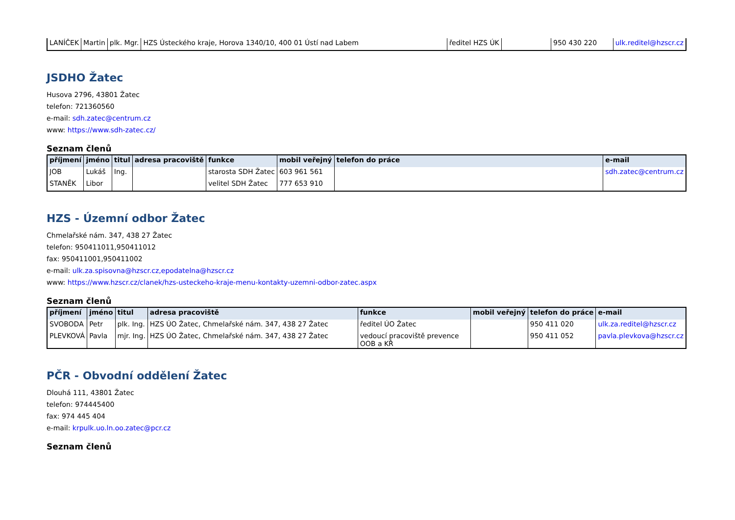| LANÍČEK | Martin | plk. Mgr. | HZS Ústeckého kraje, Horova 1340/10, 400 01 Ústí nad Labem | ředitel HZS ÚK | | 950 430 220 | ulk.reditel@hzscr.cz |
JSDHO Žatec
Husova 2796, 43801 Žatec
telefon: 721360560
e-mail: sdh.zatec@centrum.cz
www: https://www.sdh-zatec.cz/
Seznam členů
| příjmení | jméno | titul | adresa pracoviště | funkce | mobil veřejný | telefon do práce | e-mail |
| --- | --- | --- | --- | --- | --- | --- | --- |
| JOB | Lukáš | Ing. | | starosta SDH Žatec | 603 961 561 | | sdh.zatec@centrum.cz |
| STANĚK | Libor | | | velitel SDH Žatec | 777 653 910 | | |
HZS - Územní odbor Žatec
Chmelařské nám. 347, 438 27 Žatec
telefon: 950411011,950411012
fax: 950411001,950411002
e-mail: ulk.za.spisovna@hzscr.cz,epodatelna@hzscr.cz
www: https://www.hzscr.cz/clanek/hzs-usteckeho-kraje-menu-kontakty-uzemni-odbor-zatec.aspx
Seznam členů
| příjmení | jméno | titul | adresa pracoviště | funkce | mobil veřejný | telefon do práce | e-mail |
| --- | --- | --- | --- | --- | --- | --- | --- |
| SVOBODA | Petr | plk. Ing. | HZS ÚO Žatec, Chmelařské nám. 347, 438 27 Žatec | ředitel ÚO Žatec | | 950 411 020 | ulk.za.reditel@hzscr.cz |
| PLEVKOVÁ | Pavla | mjr. Ing. | HZS ÚO Žatec, Chmelařské nám. 347, 438 27 Žatec | vedoucí pracoviště prevence OOB a KŘ | | 950 411 052 | pavla.plevkova@hzscr.cz |
PČR - Obvodní oddělení Žatec
Dlouhá 111, 43801 Žatec
telefon: 974445400
fax: 974 445 404
e-mail: krpulk.uo.ln.oo.zatec@pcr.cz
Seznam členů